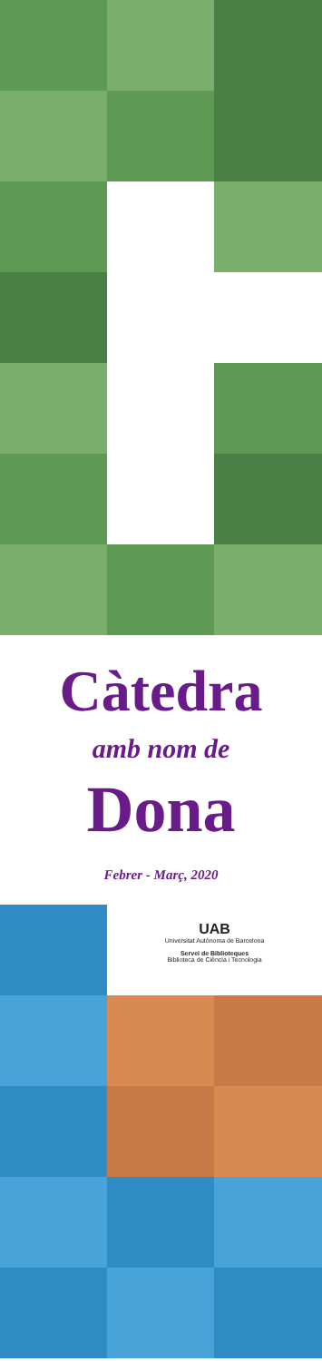Càtedra
amb nom de
Dona
Febrer - Març, 2020
UAB
Universitat Autònoma de Barcelona
Servei de Biblioteques
Biblioteca de Ciència i Tecnologia